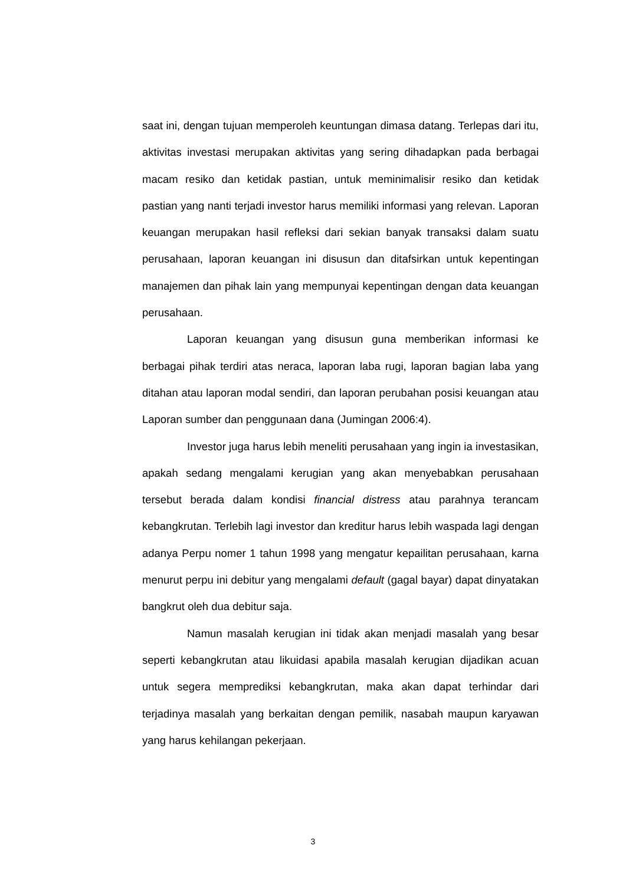saat ini, dengan tujuan memperoleh keuntungan dimasa datang. Terlepas dari itu, aktivitas investasi merupakan aktivitas yang sering dihadapkan pada berbagai macam resiko dan ketidak pastian, untuk meminimalisir resiko dan ketidak pastian yang nanti terjadi investor harus memiliki informasi yang relevan. Laporan keuangan merupakan hasil refleksi dari sekian banyak transaksi dalam suatu perusahaan, laporan keuangan ini disusun dan ditafsirkan untuk kepentingan manajemen dan pihak lain yang mempunyai kepentingan dengan data keuangan perusahaan.
Laporan keuangan yang disusun guna memberikan informasi ke berbagai pihak terdiri atas neraca, laporan laba rugi, laporan bagian laba yang ditahan atau laporan modal sendiri, dan laporan perubahan posisi keuangan atau Laporan sumber dan penggunaan dana (Jumingan 2006:4).
Investor juga harus lebih meneliti perusahaan yang ingin ia investasikan, apakah sedang mengalami kerugian yang akan menyebabkan perusahaan tersebut berada dalam kondisi financial distress atau parahnya terancam kebangkrutan. Terlebih lagi investor dan kreditur harus lebih waspada lagi dengan adanya Perpu nomer 1 tahun 1998 yang mengatur kepailitan perusahaan, karna menurut perpu ini debitur yang mengalami default (gagal bayar) dapat dinyatakan bangkrut oleh dua debitur saja.
Namun masalah kerugian ini tidak akan menjadi masalah yang besar seperti kebangkrutan atau likuidasi apabila masalah kerugian dijadikan acuan untuk segera memprediksi kebangkrutan, maka akan dapat terhindar dari terjadinya masalah yang berkaitan dengan pemilik, nasabah maupun karyawan yang harus kehilangan pekerjaan.
3